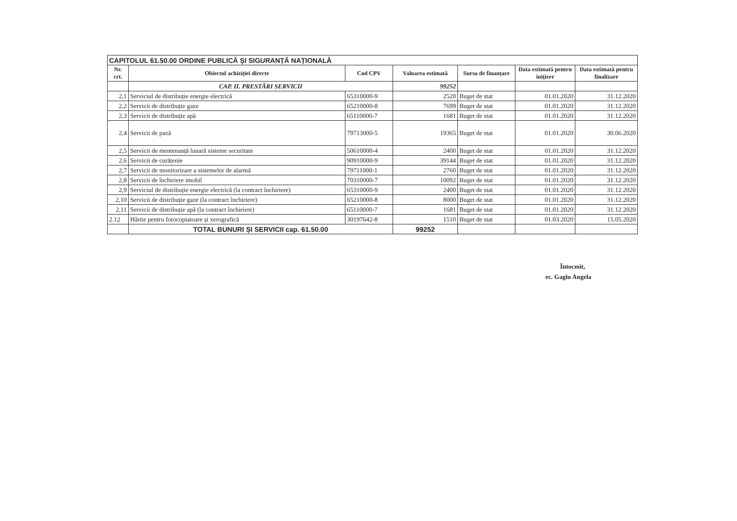| CAPITOLUL 61.50.00 ORDINE PUBLICĂ ȘI SIGURANȚĂ NAȚIONALĂ | | | | | | |
| --- | --- | --- | --- | --- | --- | --- |
| Nr. crt. | Obiectul achiziției directe | Cod CPV | Valoarea estimată | Sursa de finanțare | Data estimată pentru inițiere | Data estimată pentru finalizare |
| | CAP. II. PRESTĂRI SERVICII | | 99252 | | | |
| 2,1 | Serviciul de distribuție energie electrică | 65310000-9 | 2520 | Buget de stat | 01.01.2020 | 31.12.2020 |
| 2,2 | Servicii de distribuție gaze | 65210000-8 | 7699 | Buget de stat | 01.01.2020 | 31.12.2020 |
| 2,3 | Servicii de distribuție apă | 65110000-7 | 1681 | Buget de stat | 01.01.2020 | 31.12.2020 |
| 2,4 | Servicii de pază | 79713000-5 | 19365 | Buget de stat | 01.01.2020 | 30.06.2020 |
| 2,5 | Servicii de mentenanță lunară sisteme securitate | 50610000-4 | 2400 | Buget de stat | 01.01.2020 | 31.12.2020 |
| 2,6 | Servicii de curățenie | 90910000-9 | 39144 | Buget de stat | 01.01.2020 | 31.12.2020 |
| 2,7 | Servicii de monitorizare a sistemelor de alarmă | 79711000-1 | 2760 | Buget de stat | 01.01.2020 | 31.12.2020 |
| 2,8 | Servicii de închiriere imobil | 70310000-7 | 10092 | Buget de stat | 01.01.2020 | 31.12.2020 |
| 2,9 | Serviciul de distribuție energie electrică (la contract închiriere) | 65310000-9 | 2400 | Buget de stat | 01.01.2020 | 31.12.2020 |
| 2,10 | Servicii de distribuție gaze (la contract închiriere) | 65210000-8 | 8000 | Buget de stat | 01.01.2020 | 31.12.2020 |
| 2,11 | Servicii de distribuție apă (la contract închiriere) | 65110000-7 | 1681 | Buget de stat | 01.01.2020 | 31.12.2020 |
| 2.12 | Hârtie pentru fotocopiatoare și xerografică | 30197642-8 | 1510 | Buget de stat | 01.03.2020 | 15.05.2020 |
| | TOTAL BUNURI ȘI SERVICII cap. 61.50.00 | | 99252 | | | |
Întocmit,
ec. Gagiu Angela